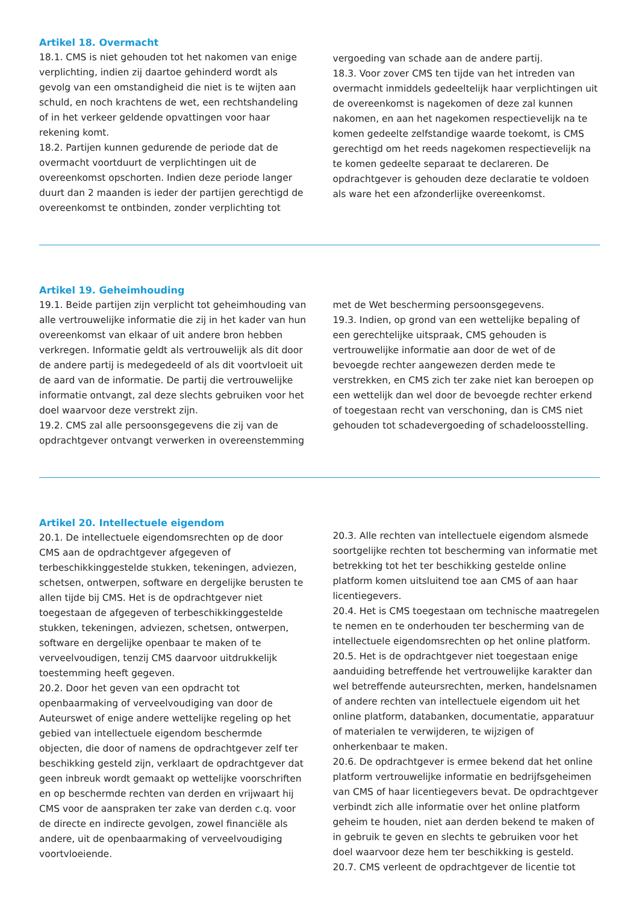Artikel 18. Overmacht
18.1. CMS is niet gehouden tot het nakomen van enige verplichting, indien zij daartoe gehinderd wordt als gevolg van een omstandigheid die niet is te wijten aan schuld, en noch krachtens de wet, een rechtshandeling of in het verkeer geldende opvattingen voor haar rekening komt.
18.2. Partijen kunnen gedurende de periode dat de overmacht voortduurt de verplichtingen uit de overeenkomst opschorten. Indien deze periode langer duurt dan 2 maanden is ieder der partijen gerechtigd de overeenkomst te ontbinden, zonder verplichting tot
vergoeding van schade aan de andere partij.
18.3. Voor zover CMS ten tijde van het intreden van overmacht inmiddels gedeeltelijk haar verplichtingen uit de overeenkomst is nagekomen of deze zal kunnen nakomen, en aan het nagekomen respectievelijk na te komen gedeelte zelfstandige waarde toekomt, is CMS gerechtigd om het reeds nagekomen respectievelijk na te komen gedeelte separaat te declareren. De opdrachtgever is gehouden deze declaratie te voldoen als ware het een afzonderlijke overeenkomst.
Artikel 19. Geheimhouding
19.1. Beide partijen zijn verplicht tot geheimhouding van alle vertrouwelijke informatie die zij in het kader van hun overeenkomst van elkaar of uit andere bron hebben verkregen. Informatie geldt als vertrouwelijk als dit door de andere partij is medegedeeld of als dit voortvloeit uit de aard van de informatie. De partij die vertrouwelijke informatie ontvangt, zal deze slechts gebruiken voor het doel waarvoor deze verstrekt zijn.
19.2. CMS zal alle persoonsgegevens die zij van de opdrachtgever ontvangt verwerken in overeenstemming
met de Wet bescherming persoonsgegevens.
19.3. Indien, op grond van een wettelijke bepaling of een gerechtelijke uitspraak, CMS gehouden is vertrouwelijke informatie aan door de wet of de bevoegde rechter aangewezen derden mede te verstrekken, en CMS zich ter zake niet kan beroepen op een wettelijk dan wel door de bevoegde rechter erkend of toegestaan recht van verschoning, dan is CMS niet gehouden tot schadevergoeding of schadeloosstelling.
Artikel 20. Intellectuele eigendom
20.1. De intellectuele eigendomsrechten op de door CMS aan de opdrachtgever afgegeven of terbeschikkinggestelde stukken, tekeningen, adviezen, schetsen, ontwerpen, software en dergelijke berusten te allen tijde bij CMS. Het is de opdrachtgever niet toegestaan de afgegeven of terbeschikkinggestelde stukken, tekeningen, adviezen, schetsen, ontwerpen, software en dergelijke openbaar te maken of te verveelvoudigen, tenzij CMS daarvoor uitdrukkelijk toestemming heeft gegeven.
20.2. Door het geven van een opdracht tot openbaarmaking of verveelvoudiging van door de Auteurswet of enige andere wettelijke regeling op het gebied van intellectuele eigendom beschermde objecten, die door of namens de opdrachtgever zelf ter beschikking gesteld zijn, verklaart de opdrachtgever dat geen inbreuk wordt gemaakt op wettelijke voorschriften en op beschermde rechten van derden en vrijwaart hij CMS voor de aanspraken ter zake van derden c.q. voor de directe en indirecte gevolgen, zowel financiële als andere, uit de openbaarmaking of verveelvoudiging voortvloeiende.
20.3. Alle rechten van intellectuele eigendom alsmede soortgelijke rechten tot bescherming van informatie met betrekking tot het ter beschikking gestelde online platform komen uitsluitend toe aan CMS of aan haar licentiegevers.
20.4. Het is CMS toegestaan om technische maatregelen te nemen en te onderhouden ter bescherming van de intellectuele eigendomsrechten op het online platform.
20.5. Het is de opdrachtgever niet toegestaan enige aanduiding betreffende het vertrouwelijke karakter dan wel betreffende auteursrechten, merken, handelsnamen of andere rechten van intellectuele eigendom uit het online platform, databanken, documentatie, apparatuur of materialen te verwijderen, te wijzigen of onherkenbaar te maken.
20.6. De opdrachtgever is ermee bekend dat het online platform vertrouwelijke informatie en bedrijfsgeheimen van CMS of haar licentiegevers bevat. De opdrachtgever verbindt zich alle informatie over het online platform geheim te houden, niet aan derden bekend te maken of in gebruik te geven en slechts te gebruiken voor het doel waarvoor deze hem ter beschikking is gesteld.
20.7. CMS verleent de opdrachtgever de licentie tot